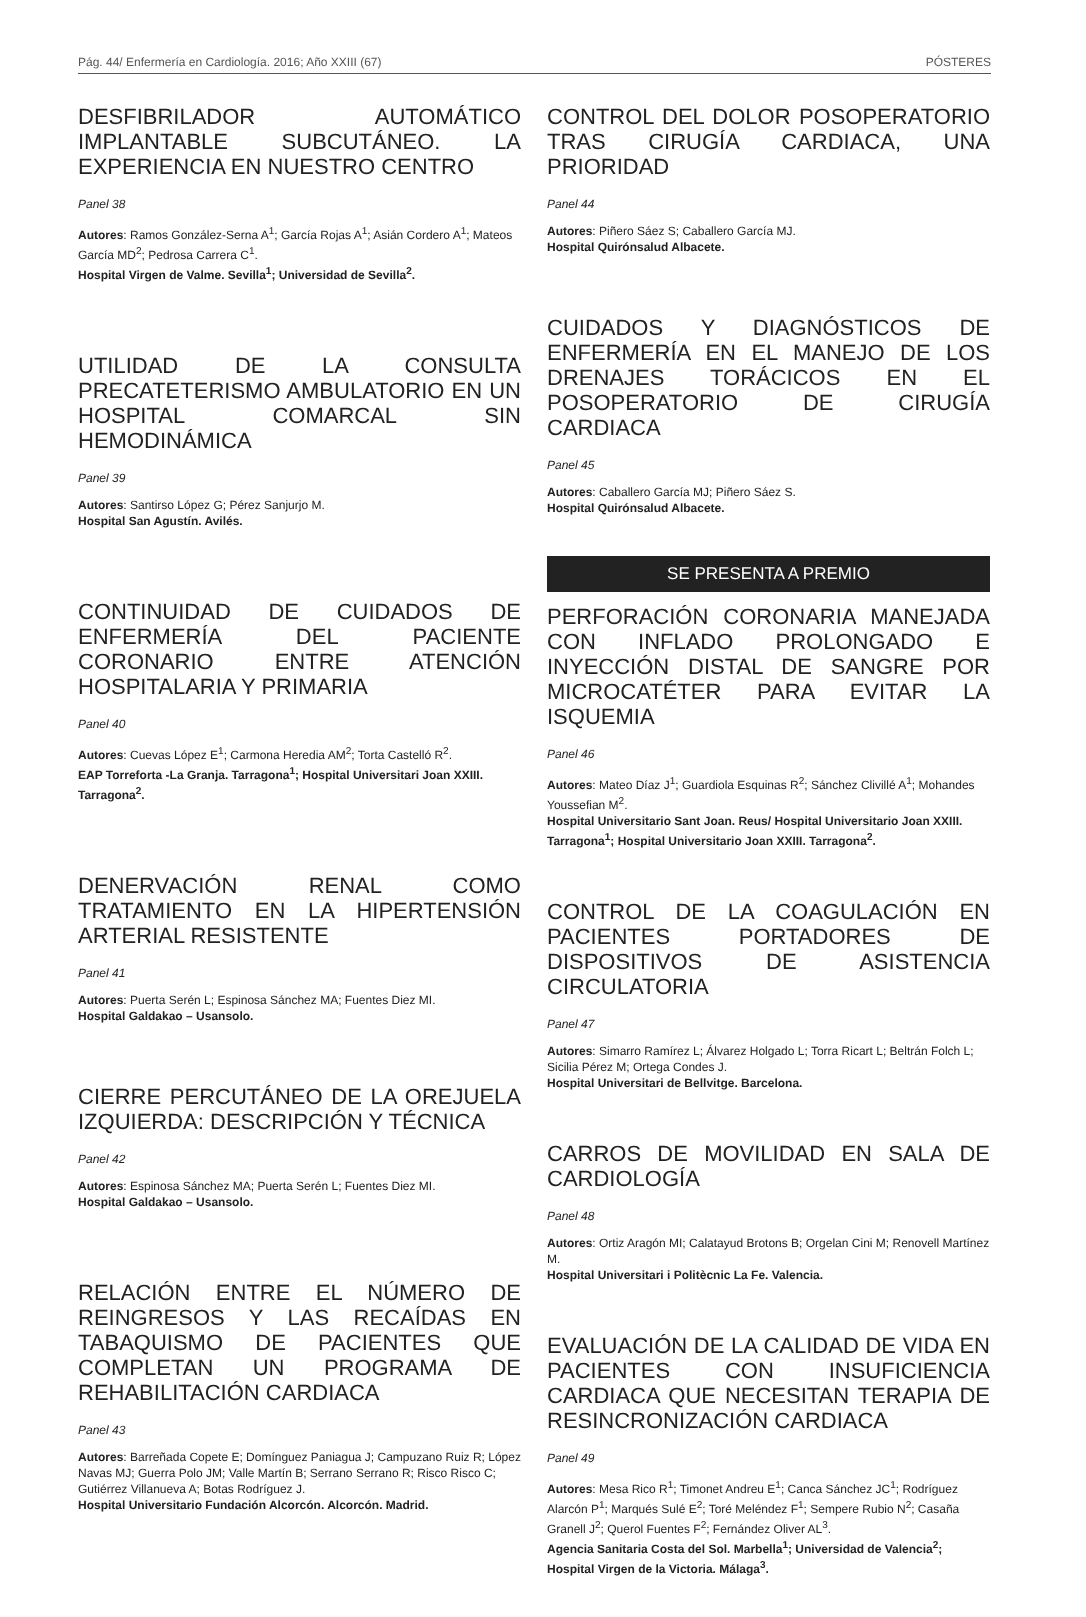Pág. 44/ Enfermería en Cardiología. 2016; Año XXIII (67) PÓSTERES
DESFIBRILADOR AUTOMÁTICO IMPLANTABLE SUBCUTÁNEO. LA EXPERIENCIA EN NUESTRO CENTRO
Panel 38
Autores: Ramos González-Serna A<sup>1</sup>; García Rojas A<sup>1</sup>; Asián Cordero A<sup>1</sup>; Mateos García MD<sup>2</sup>; Pedrosa Carrera C<sup>1</sup>.
Hospital Virgen de Valme. Sevilla<sup>1</sup>; Universidad de Sevilla<sup>2</sup>.
UTILIDAD DE LA CONSULTA PRECATETERISMO AMBULATORIO EN UN HOSPITAL COMARCAL SIN HEMODINÁMICA
Panel 39
Autores: Santirso López G; Pérez Sanjurjo M.
Hospital San Agustín. Avilés.
CONTINUIDAD DE CUIDADOS DE ENFERMERÍA DEL PACIENTE CORONARIO ENTRE ATENCIÓN HOSPITALARIA Y PRIMARIA
Panel 40
Autores: Cuevas López E<sup>1</sup>; Carmona Heredia AM<sup>2</sup>; Torta Castelló R<sup>2</sup>.
EAP Torreforta -La Granja. Tarragona<sup>1</sup>; Hospital Universitari Joan XXIII. Tarragona<sup>2</sup>.
DENERVACIÓN RENAL COMO TRATAMIENTO EN LA HIPERTENSIÓN ARTERIAL RESISTENTE
Panel 41
Autores: Puerta Serén L; Espinosa Sánchez MA; Fuentes Diez MI.
Hospital Galdakao – Usansolo.
CIERRE PERCUTÁNEO DE LA OREJUELA IZQUIERDA: DESCRIPCIÓN Y TÉCNICA
Panel 42
Autores: Espinosa Sánchez MA; Puerta Serén L; Fuentes Diez MI.
Hospital Galdakao – Usansolo.
RELACIÓN ENTRE EL NÚMERO DE REINGRESOS Y LAS RECAÍDAS EN TABAQUISMO DE PACIENTES QUE COMPLETAN UN PROGRAMA DE REHABILITACIÓN CARDIACA
Panel 43
Autores: Barreñada Copete E; Domínguez Paniagua J; Campuzano Ruiz R; López Navas MJ; Guerra Polo JM; Valle Martín B; Serrano Serrano R; Risco Risco C; Gutiérrez Villanueva A; Botas Rodríguez J.
Hospital Universitario Fundación Alcorcón. Alcorcón. Madrid.
CONTROL DEL DOLOR POSOPERATORIO TRAS CIRUGÍA CARDIACA, UNA PRIORIDAD
Panel 44
Autores: Piñero Sáez S; Caballero García MJ.
Hospital Quirónsalud Albacete.
CUIDADOS Y DIAGNÓSTICOS DE ENFERMERÍA EN EL MANEJO DE LOS DRENAJES TORÁCICOS EN EL POSOPERATORIO DE CIRUGÍA CARDIACA
Panel 45
Autores: Caballero García MJ; Piñero Sáez S.
Hospital Quirónsalud Albacete.
SE PRESENTA A PREMIO
PERFORACIÓN CORONARIA MANEJADA CON INFLADO PROLONGADO E INYECCIÓN DISTAL DE SANGRE POR MICROCATÉTER PARA EVITAR LA ISQUEMIA
Panel 46
Autores: Mateo Díaz J<sup>1</sup>; Guardiola Esquinas R<sup>2</sup>; Sánchez Clivillé A<sup>1</sup>; Mohandes Youssefian M<sup>2</sup>.
Hospital Universitario Sant Joan. Reus/ Hospital Universitario Joan XXIII. Tarragona<sup>1</sup>; Hospital Universitario Joan XXIII. Tarragona<sup>2</sup>.
CONTROL DE LA COAGULACIÓN EN PACIENTES PORTADORES DE DISPOSITIVOS DE ASISTENCIA CIRCULATORIA
Panel 47
Autores: Simarro Ramírez L; Álvarez Holgado L; Torra Ricart L; Beltrán Folch L; Sicilia Pérez M; Ortega Condes J.
Hospital Universitari de Bellvitge. Barcelona.
CARROS DE MOVILIDAD EN SALA DE CARDIOLOGÍA
Panel 48
Autores: Ortiz Aragón MI; Calatayud Brotons B; Orgelan Cini M; Renovell Martínez M.
Hospital Universitari i Politècnic La Fe. Valencia.
EVALUACIÓN DE LA CALIDAD DE VIDA EN PACIENTES CON INSUFICIENCIA CARDIACA QUE NECESITAN TERAPIA DE RESINCRONIZACIÓN CARDIACA
Panel 49
Autores: Mesa Rico R<sup>1</sup>; Timonet Andreu E<sup>1</sup>; Canca Sánchez JC<sup>1</sup>; Rodríguez Alarcón P<sup>1</sup>; Marqués Sulé E<sup>2</sup>; Toré Meléndez F<sup>1</sup>; Sempere Rubio N<sup>2</sup>; Casaña Granell J<sup>2</sup>; Querol Fuentes F<sup>2</sup>; Fernández Oliver AL<sup>3</sup>.
Agencia Sanitaria Costa del Sol. Marbella<sup>1</sup>; Universidad de Valencia<sup>2</sup>; Hospital Virgen de la Victoria. Málaga<sup>3</sup>.